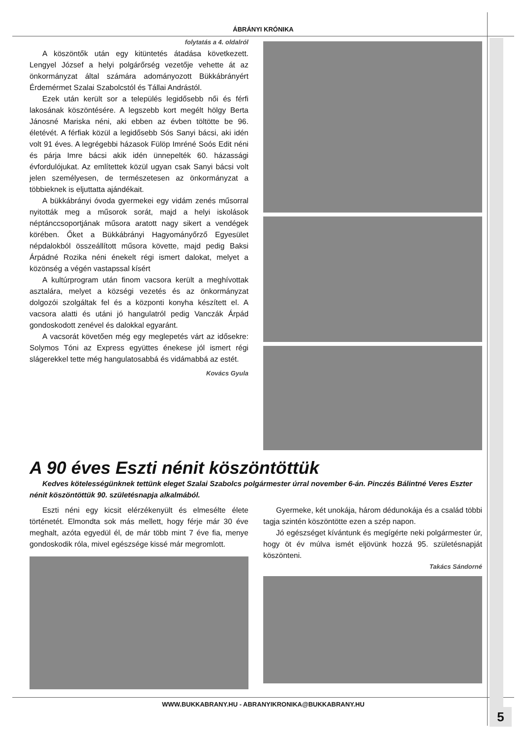ÁBRÁNYI KRÓNIKA
folytatás a 4. oldalról
A köszöntők után egy kitüntetés átadása következett. Lengyel József a helyi polgárőrség vezetője vehette át az önkormányzat által számára adományozott Bükkábrányért Érdemérmet Szalai Szabolcstól és Tállai Andrástól.
Ezek után került sor a település legidősebb női és férfi lakosának köszöntésére. A legszebb kort megélt hölgy Berta Jánosné Mariska néni, aki ebben az évben töltötte be 96. életévét. A férfiak közül a legidősebb Sós Sanyi bácsi, aki idén volt 91 éves. A legrégebbi házasok Fülöp Imréné Soós Edit néni és párja Imre bácsi akik idén ünnepelték 60. házassági évfordulójukat. Az említettek közül ugyan csak Sanyi bácsi volt jelen személyesen, de természetesen az önkormányzat a többieknek is eljuttatta ajándékait.
A bükkábrányi óvoda gyermekei egy vidám zenés műsorral nyitották meg a műsorok sorát, majd a helyi iskolások néptánccsoportjának műsora aratott nagy sikert a vendégek körében. Őket a Bükkábrányi Hagyományőrző Egyesület népdalokból összeállított műsora követte, majd pedig Baksi Árpádné Rozika néni énekelt régi ismert dalokat, melyet a közönség a végén vastapssal kísért
A kultúrprogram után finom vacsora került a meghívottak asztalára, melyet a községi vezetés és az önkormányzat dolgozói szolgáltak fel és a központi konyha készített el. A vacsora alatti és utáni jó hangulatról pedig Vanczák Árpád gondoskodott zenével és dalokkal egyaránt.
A vacsorát követően még egy meglepetés várt az idősekre: Solymos Tóni az Express együttes énekese jól ismert régi slágerekkel tette még hangulatosabbá és vidámabbá az estét.
Kovács Gyula
A 90 éves Eszti nénit köszöntöttük
Kedves kötelességünknek tettünk eleget Szalai Szabolcs polgármester úrral november 6-án. Pinczés Bálintné Veres Eszter nénit köszöntöttük 90. születésnapja alkalmából.
Eszti néni egy kicsit elérzékenyült és elmesélte élete történetét. Elmondta sok más mellett, hogy férje már 30 éve meghalt, azóta egyedül él, de már több mint 7 éve fia, menye gondoskodik róla, mivel egészsége kissé már megromlott.
Gyermeke, két unokája, három dédunokája és a család többi tagja szintén köszöntötte ezen a szép napon.
Jó egészséget kívántunk és megígérte neki polgármester úr, hogy öt év múlva ismét eljövünk hozzá 95. születésnapját köszönteni.
Takács Sándorné
WWW.BUKKABRANY.HU - ABRANYIKRONIKA@BUKKABRANY.HU
5